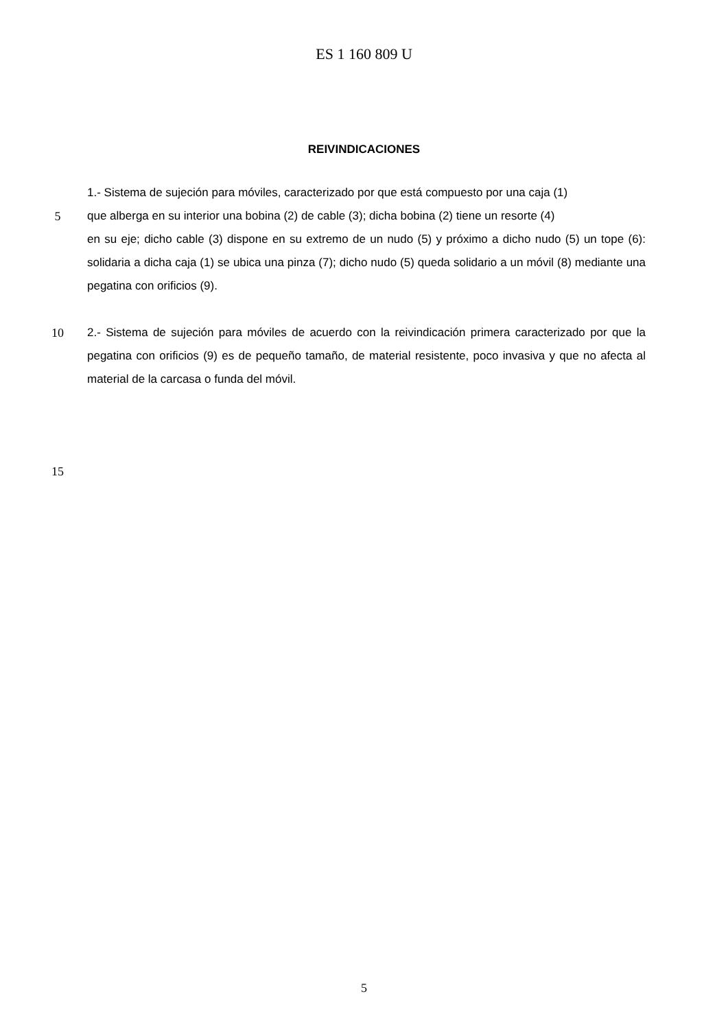ES 1 160 809 U
REIVINDICACIONES
1.- Sistema de sujeción para móviles, caracterizado por que está compuesto por una caja (1)
5 que alberga en su interior una bobina (2) de cable (3); dicha bobina (2) tiene un resorte (4)
en su eje; dicho cable (3) dispone en su extremo de un nudo (5) y próximo a dicho nudo (5) un tope (6): solidaria a dicha caja (1) se ubica una pinza (7); dicho nudo (5) queda solidario a un móvil (8) mediante una pegatina con orificios (9).
10 2.- Sistema de sujeción para móviles de acuerdo con la reivindicación primera caracterizado por que la pegatina con orificios (9) es de pequeño tamaño, de material resistente, poco invasiva y que no afecta al material de la carcasa o funda del móvil.
15
5